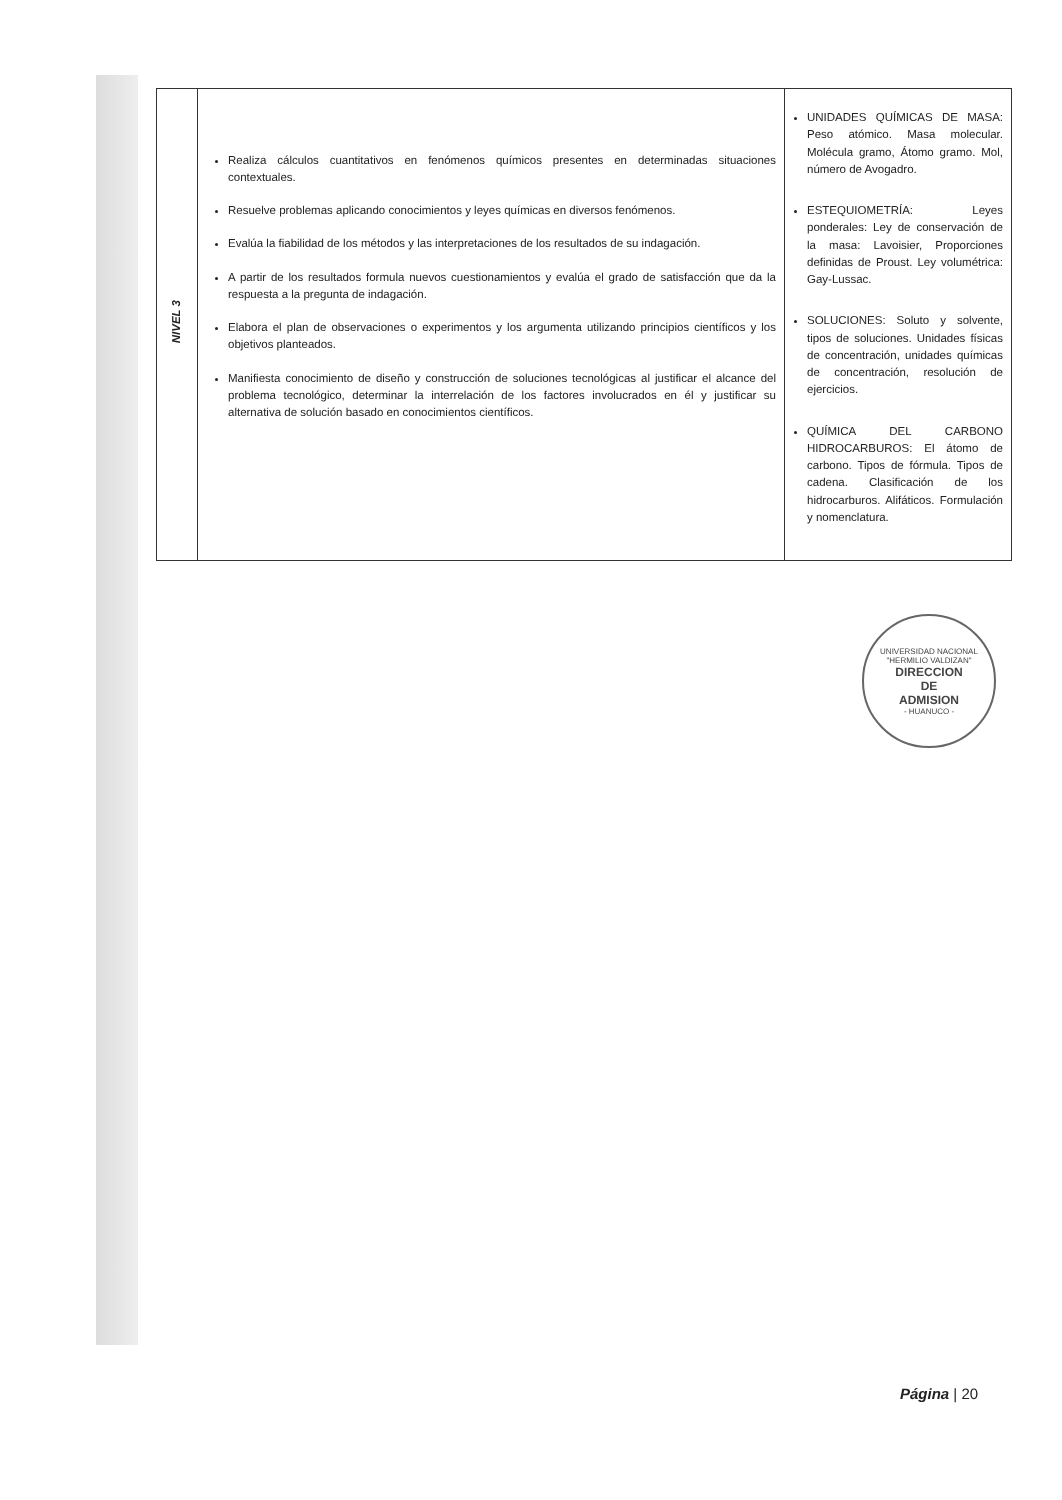| NIVEL 3 | Realiza cálculos cuantitativos en fenómenos químicos presentes en determinadas situaciones contextuales. Resuelve problemas aplicando conocimientos y leyes químicas en diversos fenómenos. Evalúa la fiabilidad de los métodos y las interpretaciones de los resultados de su indagación. A partir de los resultados formula nuevos cuestionamientos y evalúa el grado de satisfacción que da la respuesta a la pregunta de indagación. Elabora el plan de observaciones o experimentos y los argumenta utilizando principios científicos y los objetivos planteados. Manifiesta conocimiento de diseño y construcción de soluciones tecnológicas al justificar el alcance del problema tecnológico, determinar la interrelación de los factores involucrados en él y justificar su alternativa de solución basado en conocimientos científicos. | UNIDADES QUÍMICAS DE MASA: Peso atómico. Masa molecular. Molécula gramo, Átomo gramo. Mol, número de Avogadro. ESTEQUIOMETRÍA: Leyes ponderales: Ley de conservación de la masa: Lavoisier, Proporciones definidas de Proust. Ley volumétrica: Gay-Lussac. SOLUCIONES: Soluto y solvente, tipos de soluciones. Unidades físicas de concentración, unidades químicas de concentración, resolución de ejercicios. QUÍMICA DEL CARBONO HIDROCARBUROS: El átomo de carbono. Tipos de fórmula. Tipos de cadena. Clasificación de los hidrocarburos. Alifáticos. Formulación y nomenclatura. |
UNIVERSIDAD NACIONAL "HERMILIO VALDIZAN"
DIRECCION
DE
ADMISION
- HUANUCO -
Página | 20